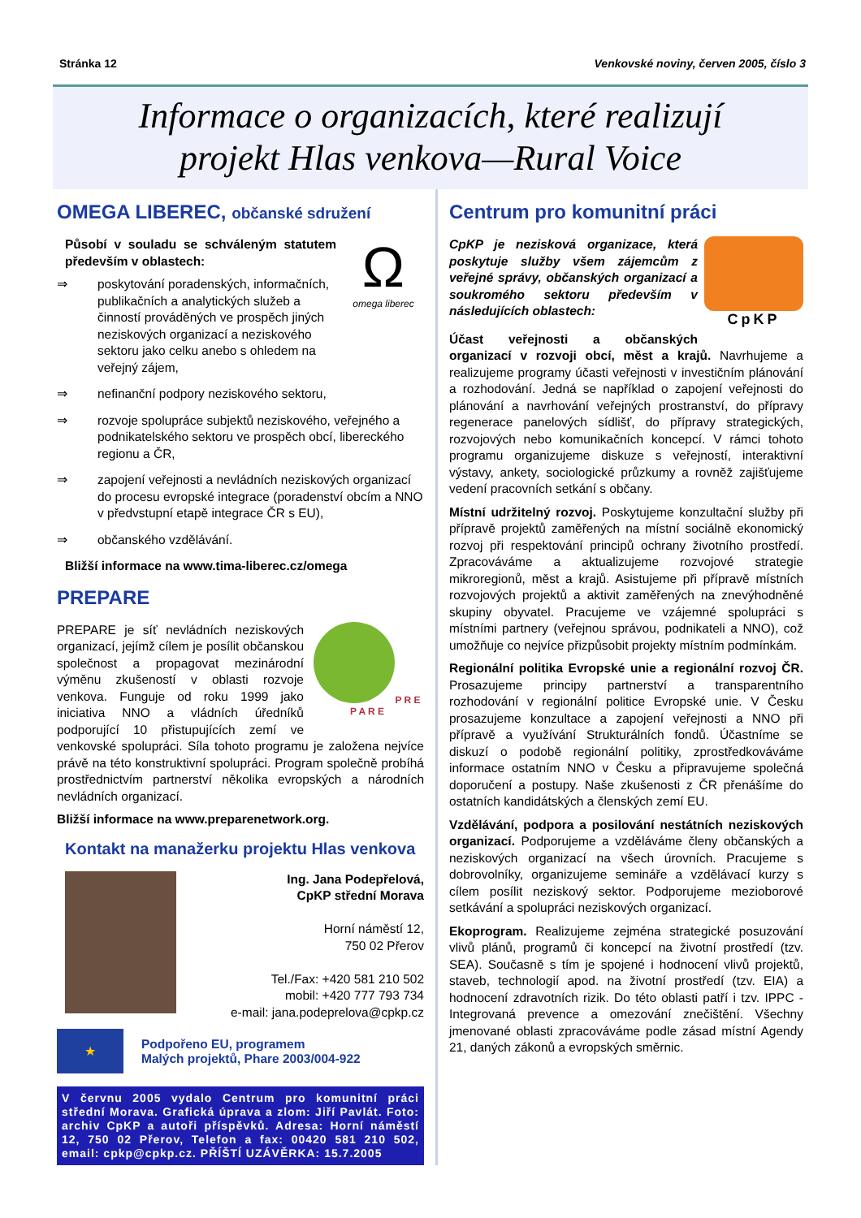Stránka 12 Venkovské noviny, červen 2005, číslo 3
Informace o organizacích, které realizují
projekt Hlas venkova—Rural Voice
OMEGA LIBEREC, občanské sdružení
Ω
omega liberec
Působí v souladu se schváleným statutem především v oblastech:
⇒ poskytování poradenských, informačních, publikačních a analytických služeb a činností prováděných ve prospěch jiných neziskových organizací a neziskového sektoru jako celku anebo s ohledem na veřejný zájem,
⇒ nefinanční podpory neziskového sektoru,
⇒ rozvoje spolupráce subjektů neziskového, veřejného a podnikatelského sektoru ve prospěch obcí, libereckého regionu a ČR,
⇒ zapojení veřejnosti a nevládních neziskových organizací do procesu evropské integrace (poradenství obcím a NNO v předvstupní etapě integrace ČR s EU),
⇒ občanského vzdělávání.
Bližší informace na www.tima-liberec.cz/omega
PREPARE
P R E P A R E
PREPARE je síť nevládních neziskových organizací, jejímž cílem je posílit občanskou společnost a propagovat mezinárodní výměnu zkušeností v oblasti rozvoje venkova. Funguje od roku 1999 jako iniciativa NNO a vládních úředníků podporující 10 přistupujících zemí ve venkovské spolupráci. Síla tohoto programu je založena nejvíce právě na této konstruktivní spolupráci. Program společně probíhá prostřednictvím partnerství několika evropských a národních nevládních organizací.
Bližší informace na www.preparenetwork.org.
Kontakt na manažerku projektu Hlas venkova
Ing. Jana Podepřelová,
CpKP střední Morava
Horní náměstí 12,
750 02 Přerov
Tel./Fax: +420 581 210 502
mobil: +420 777 793 734
e-mail: jana.podeprelova@cpkp.cz
★
Podpořeno EU, programem
Malých projektů, Phare 2003/004-922
V červnu 2005 vydalo Centrum pro komunitní práci střední Morava. Grafická úprava a zlom: Jiří Pavlát. Foto: archiv CpKP a autoři příspěvků. Adresa: Horní náměstí 12, 750 02 Přerov, Telefon a fax: 00420 581 210 502, email: cpkp@cpkp.cz. PŘÍŠTÍ UZÁVĚRKA: 15.7.2005
Centrum pro komunitní práci
CpKP
CpKP je nezisková organizace, která poskytuje služby všem zájemcům z veřejné správy, občanských organizací a soukromého sektoru především v následujících oblastech:
Účast veřejnosti a občanských organizací v rozvoji obcí, měst a krajů. Navrhujeme a realizujeme programy účasti veřejnosti v investičním plánování a rozhodování. Jedná se například o zapojení veřejnosti do plánování a navrhování veřejných prostranství, do přípravy regenerace panelových sídlišť, do přípravy strategických, rozvojových nebo komunikačních koncepcí. V rámci tohoto programu organizujeme diskuze s veřejností, interaktivní výstavy, ankety, sociologické průzkumy a rovněž zajišťujeme vedení pracovních setkání s občany.
Místní udržitelný rozvoj. Poskytujeme konzultační služby při přípravě projektů zaměřených na místní sociálně ekonomický rozvoj při respektování principů ochrany životního prostředí. Zpracováváme a aktualizujeme rozvojové strategie mikroregionů, měst a krajů. Asistujeme při přípravě místních rozvojových projektů a aktivit zaměřených na znevýhodněné skupiny obyvatel. Pracujeme ve vzájemné spolupráci s místními partnery (veřejnou správou, podnikateli a NNO), což umožňuje co nejvíce přizpůsobit projekty místním podmínkám.
Regionální politika Evropské unie a regionální rozvoj ČR. Prosazujeme principy partnerství a transparentního rozhodování v regionální politice Evropské unie. V Česku prosazujeme konzultace a zapojení veřejnosti a NNO při přípravě a využívání Strukturálních fondů. Účastníme se diskuzí o podobě regionální politiky, zprostředkováváme informace ostatním NNO v Česku a připravujeme společná doporučení a postupy. Naše zkušenosti z ČR přenášíme do ostatních kandidátských a členských zemí EU.
Vzdělávání, podpora a posilování nestátních neziskových organizací. Podporujeme a vzděláváme členy občanských a neziskových organizací na všech úrovních. Pracujeme s dobrovolníky, organizujeme semináře a vzdělávací kurzy s cílem posílit neziskový sektor. Podporujeme mezioborové setkávání a spolupráci neziskových organizací.
Ekoprogram. Realizujeme zejména strategické posuzování vlivů plánů, programů či koncepcí na životní prostředí (tzv. SEA). Současně s tím je spojené i hodnocení vlivů projektů, staveb, technologií apod. na životní prostředí (tzv. EIA) a hodnocení zdravotních rizik. Do této oblasti patří i tzv. IPPC - Integrovaná prevence a omezování znečištění. Všechny jmenované oblasti zpracováváme podle zásad místní Agendy 21, daných zákonů a evropských směrnic.